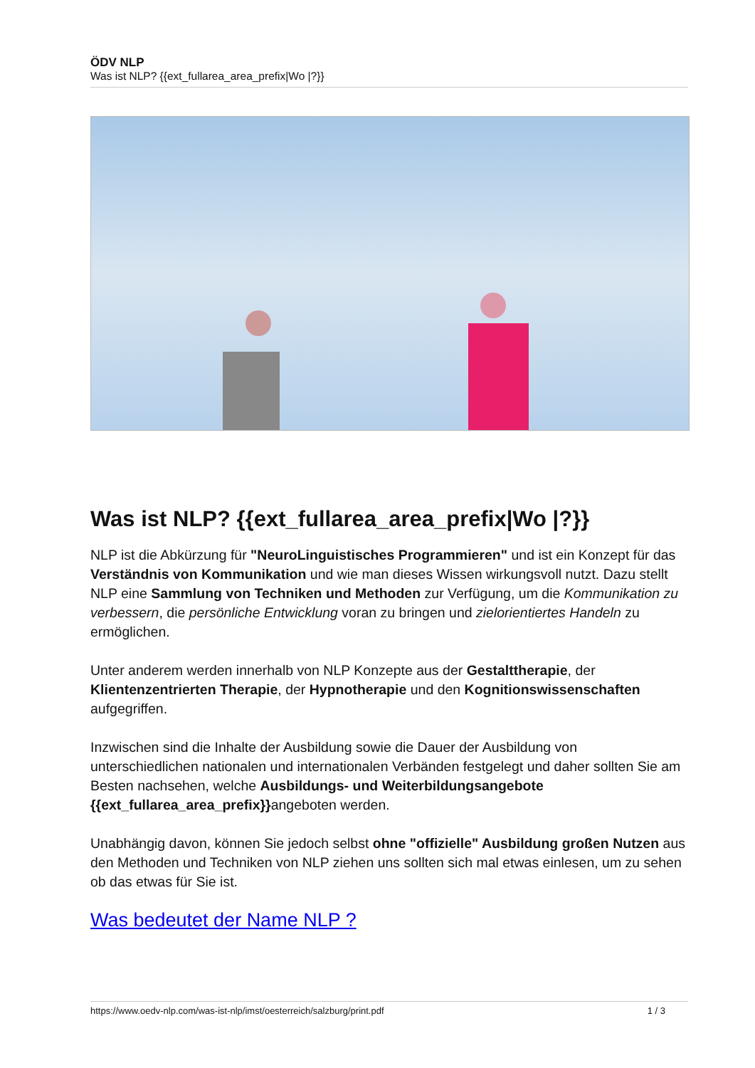ÖDV NLP
Was ist NLP? {{ext_fullarea_area_prefix|Wo |?}}
Was ist NLP? {{ext_fullarea_area_prefix|Wo |?}}
NLP ist die Abkürzung für "NeuroLinguistisches Programmieren" und ist ein Konzept für das Verständnis von Kommunikation und wie man dieses Wissen wirkungsvoll nutzt. Dazu stellt NLP eine Sammlung von Techniken und Methoden zur Verfügung, um die Kommunikation zu verbessern, die persönliche Entwicklung voran zu bringen und zielorientiertes Handeln zu ermöglichen.
Unter anderem werden innerhalb von NLP Konzepte aus der Gestalttherapie, der Klientenzentrierten Therapie, der Hypnotherapie und den Kognitionswissenschaften aufgegriffen.
Inzwischen sind die Inhalte der Ausbildung sowie die Dauer der Ausbildung von unterschiedlichen nationalen und internationalen Verbänden festgelegt und daher sollten Sie am Besten nachsehen, welche Ausbildungs- und Weiterbildungsangebote {{ext_fullarea_area_prefix}}angeboten werden.
Unabhängig davon, können Sie jedoch selbst ohne "offizielle" Ausbildung großen Nutzen aus den Methoden und Techniken von NLP ziehen uns sollten sich mal etwas einlesen, um zu sehen ob das etwas für Sie ist.
Was bedeutet der Name NLP ?
https://www.oedv-nlp.com/was-ist-nlp/imst/oesterreich/salzburg/print.pdf 1 / 3